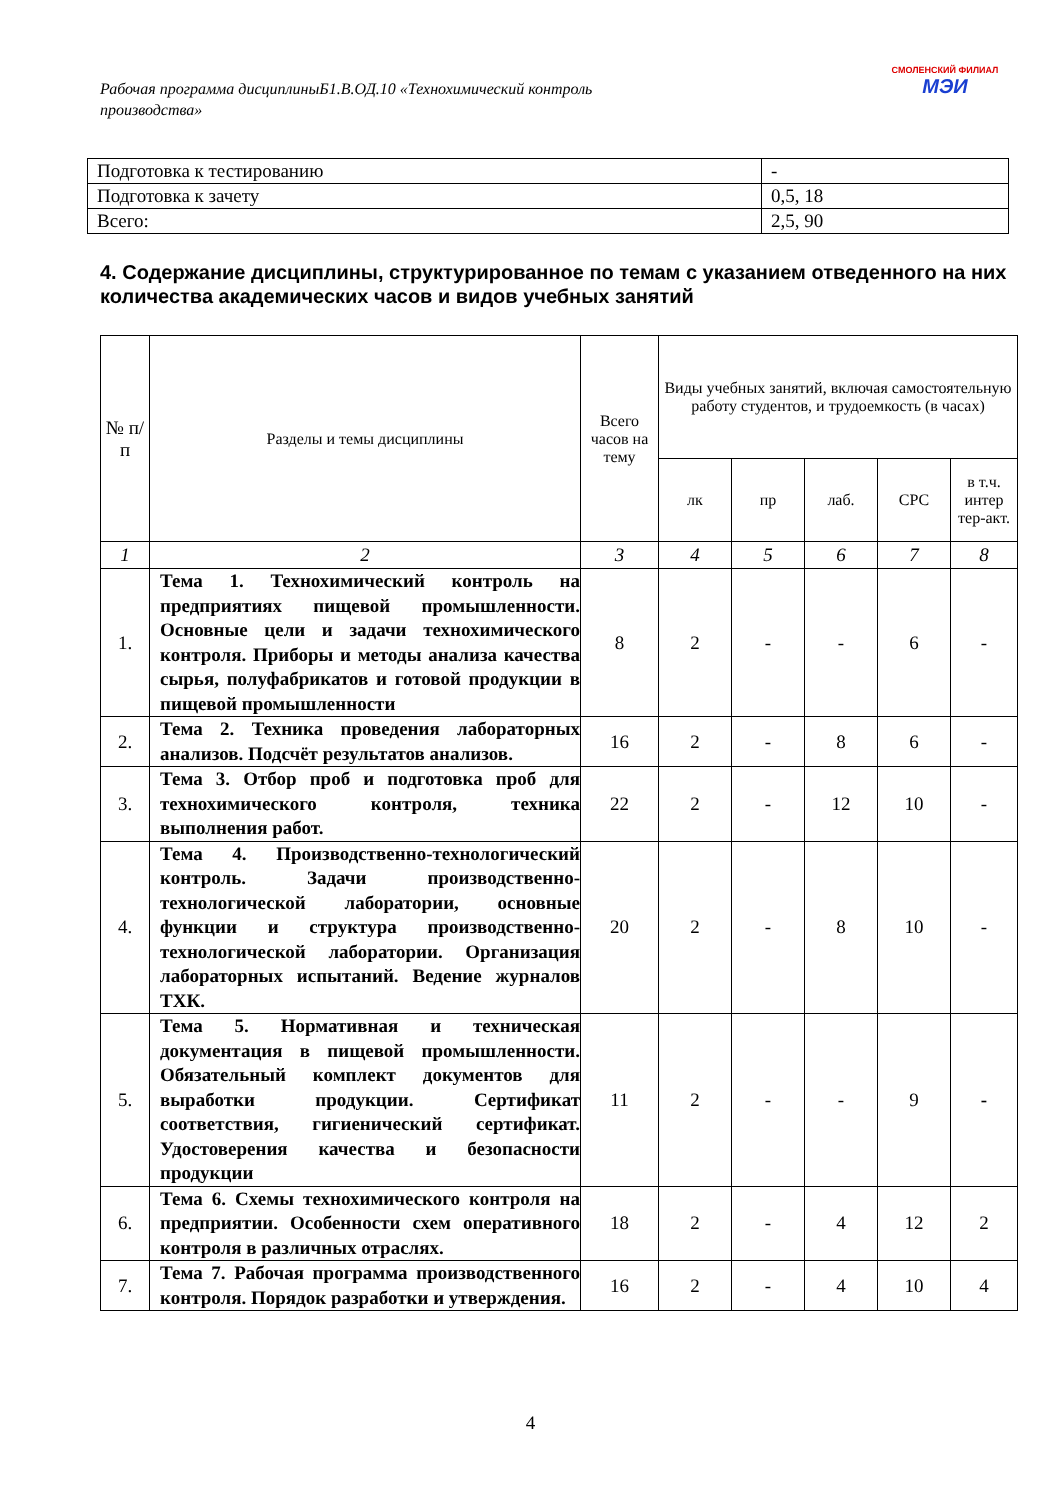Рабочая программа дисциплиныБ1.В.ОД.10 «Технохимический контроль производства»
СМОЛЕНСКИЙ ФИЛИАЛ
МЭИ
| Подготовка к тестированию | - |
| Подготовка к зачету | 0,5, 18 |
| Всего: | 2,5, 90 |
4. Содержание дисциплины, структурированное по темам с указанием отведенного на них количества академических часов и видов учебных занятий
| № п/ п | Разделы и темы дисциплины | Всего часов на тему | Виды учебных занятий, включая самостоятельную работу студентов, и трудоемкость (в часах) | | | | |
| --- | --- | --- | --- | --- | --- | --- | --- |
| | | | лк | пр | лаб. | СРС | в т.ч. интер тер-акт. |
| 1 | 2 | 3 | 4 | 5 | 6 | 7 | 8 |
| 1. | Тема 1. Технохимический контроль на предприятиях пищевой промышленности. Основные цели и задачи технохимического контроля. Приборы и методы анализа качества сырья, полуфабрикатов и готовой продукции в пищевой промышленности | 8 | 2 | - | - | 6 | - |
| 2. | Тема 2. Техника проведения лабораторных анализов. Подсчёт результатов анализов. | 16 | 2 | - | 8 | 6 | - |
| 3. | Тема 3. Отбор проб и подготовка проб для технохимического контроля, техника выполнения работ. | 22 | 2 | - | 12 | 10 | - |
| 4. | Тема 4. Производственно-технологический контроль. Задачи производственно-технологической лаборатории, основные функции и структура производственно-технологической лаборатории. Организация лабораторных испытаний. Ведение журналов ТХК. | 20 | 2 | - | 8 | 10 | - |
| 5. | Тема 5. Нормативная и техническая документация в пищевой промышленности. Обязательный комплект документов для выработки продукции. Сертификат соответствия, гигиенический сертификат. Удостоверения качества и безопасности продукции | 11 | 2 | - | - | 9 | - |
| 6. | Тема 6. Схемы технохимического контроля на предприятии. Особенности схем оперативного контроля в различных отраслях. | 18 | 2 | - | 4 | 12 | 2 |
| 7. | Тема 7. Рабочая программа производственного контроля. Порядок разработки и утверждения. | 16 | 2 | - | 4 | 10 | 4 |
4